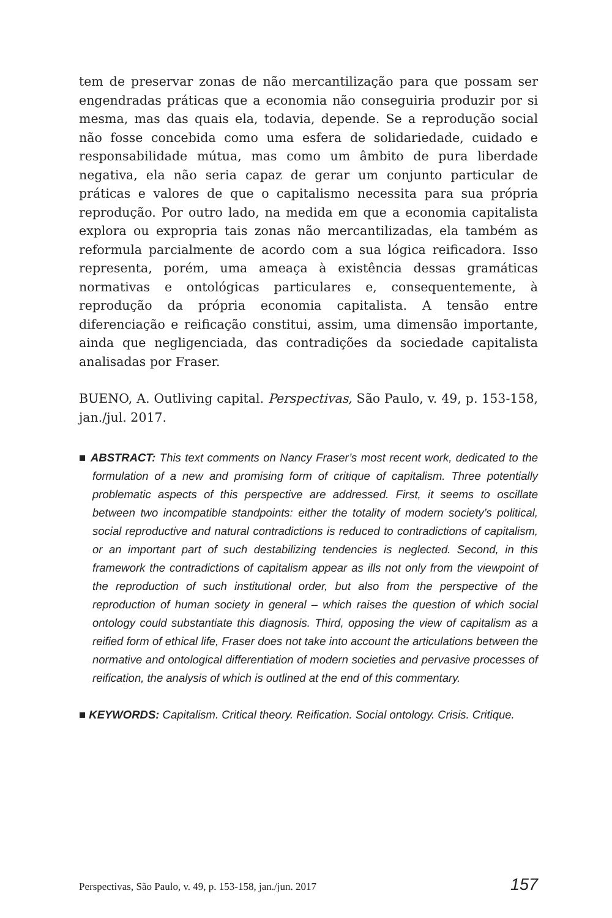tem de preservar zonas de não mercantilização para que possam ser engendradas práticas que a economia não conseguiria produzir por si mesma, mas das quais ela, todavia, depende. Se a reprodução social não fosse concebida como uma esfera de solidariedade, cuidado e responsabilidade mútua, mas como um âmbito de pura liberdade negativa, ela não seria capaz de gerar um conjunto particular de práticas e valores de que o capitalismo necessita para sua própria reprodução. Por outro lado, na medida em que a economia capitalista explora ou expropria tais zonas não mercantilizadas, ela também as reformula parcialmente de acordo com a sua lógica reificadora. Isso representa, porém, uma ameaça à existência dessas gramáticas normativas e ontológicas particulares e, consequentemente, à reprodução da própria economia capitalista. A tensão entre diferenciação e reificação constitui, assim, uma dimensão importante, ainda que negligenciada, das contradições da sociedade capitalista analisadas por Fraser.
BUENO, A. Outliving capital. Perspectivas, São Paulo, v. 49, p. 153-158, jan./jul. 2017.
■ ABSTRACT: This text comments on Nancy Fraser’s most recent work, dedicated to the formulation of a new and promising form of critique of capitalism. Three potentially problematic aspects of this perspective are addressed. First, it seems to oscillate between two incompatible standpoints: either the totality of modern society’s political, social reproductive and natural contradictions is reduced to contradictions of capitalism, or an important part of such destabilizing tendencies is neglected. Second, in this framework the contradictions of capitalism appear as ills not only from the viewpoint of the reproduction of such institutional order, but also from the perspective of the reproduction of human society in general – which raises the question of which social ontology could substantiate this diagnosis. Third, opposing the view of capitalism as a reified form of ethical life, Fraser does not take into account the articulations between the normative and ontological differentiation of modern societies and pervasive processes of reification, the analysis of which is outlined at the end of this commentary.
■ KEYWORDS: Capitalism. Critical theory. Reification. Social ontology. Crisis. Critique.
Perspectivas, São Paulo, v. 49, p. 153-158, jan./jun. 2017 157